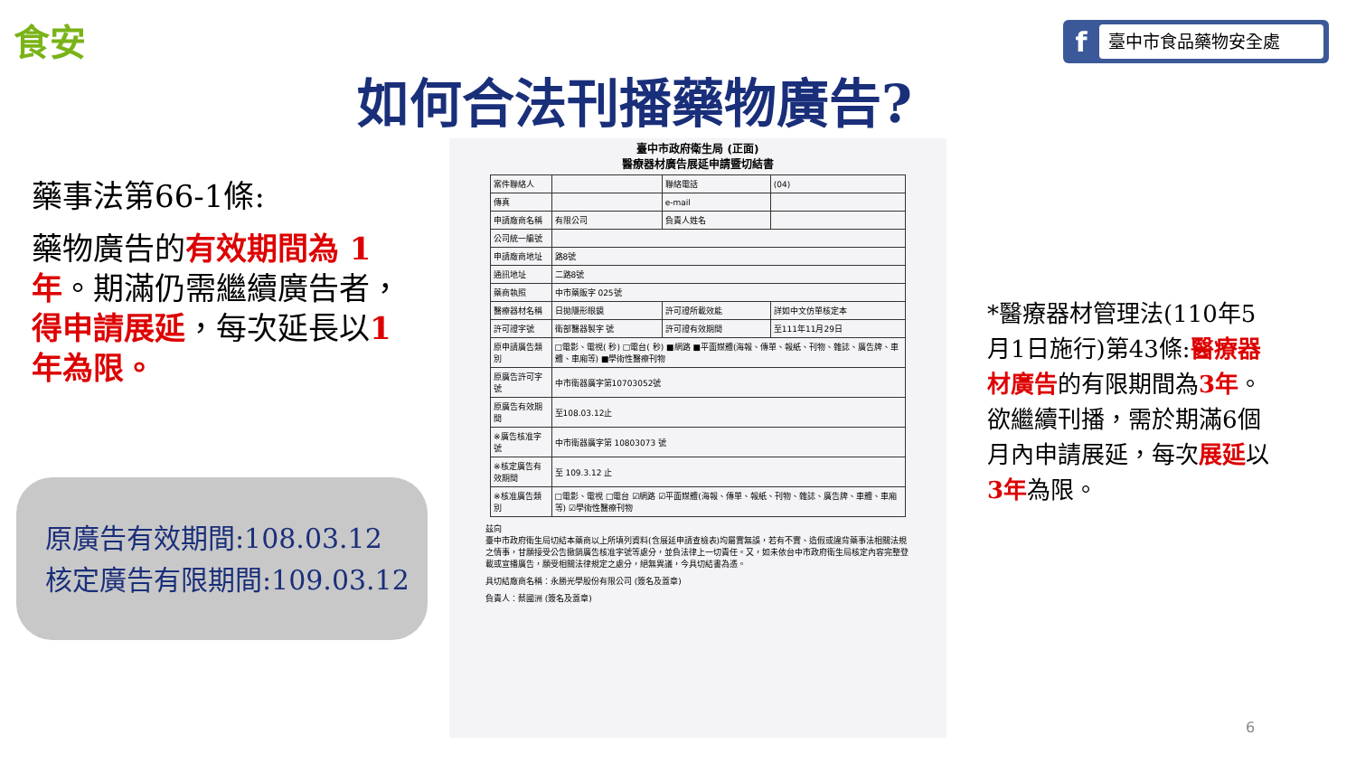食安 f 臺中市食品藥物安全處
如何合法刊播藥物廣告?
藥事法第66-1條:
藥物廣告的有效期間為 1 年。期滿仍需繼續廣告者，得申請展延，每次延長以1 年為限。
原廣告有效期間:108.03.12
核定廣告有限期間:109.03.12
臺中市政府衛生局 (正面)
醫療器材廣告展延申請暨切結書
| 案件聯絡人 | | 聯絡電話 | (04) |
| 傳真 | | e-mail | |
| 申請廠商名稱 | 有限公司 | 負責人姓名 | |
| 公司統一編號 | | | |
| 申請廠商地址 | 路8號 | | |
| 通訊地址 | 二路8號 | | |
| 藥商執照 | 中市藥販字 025號 | | |
| 醫療器材名稱 | 日拋隱形眼鏡 | 許可證所載效能 | 詳如中文仿單核定本 |
| 許可證字號 | 衛部醫器製字 號 | 許可證有效期間 | 至111年11月29日 |
| 原申請廣告類別 | □電影、電視( 秒) □電台( 秒) ■網路 ■平面媒體(海報、傳單、報紙、刊物、雜誌、廣告牌、車體、車廂等) ■學術性醫療刊物 | | |
| 原廣告許可字號 | 中市衛器廣字第10703052號 | | |
| 原廣告有效期間 | 至108.03.12止 | | |
| ※廣告核准字號 | 中市衛器廣字第 10803073 號 | | |
| ※核定廣告有效期間 | 至 109.3.12 止 | | |
| ※核准廣告類別 | □電影、電視 □電台 ☑網路 ☑平面媒體(海報、傳單、報紙、刊物、雜誌、廣告牌、車體、車廂等) ☑學術性醫療刊物 | | |
茲向
臺中市政府衛生局切結本藥商以上所填列資料(含展延申請查檢表)均屬實無誤，若有不實、造假或違背藥事法相關法規之情事，甘願接受公告撤銷廣告核准字號等處分，並負法律上一切責任。又，如未依台中市政府衛生局核定內容完整登載或宣播廣告，願受相關法律規定之處分，絕無異議，今具切結書為憑。
具切結廠商名稱：永勝光學股份有限公司 (簽名及蓋章)
負責人：蔡國洲 (簽名及蓋章)
*醫療器材管理法(110年5月1日施行)第43條:醫療器材廣告的有限期間為3年。欲繼續刊播，需於期滿6個月內申請展延，每次展延以3年為限。
6